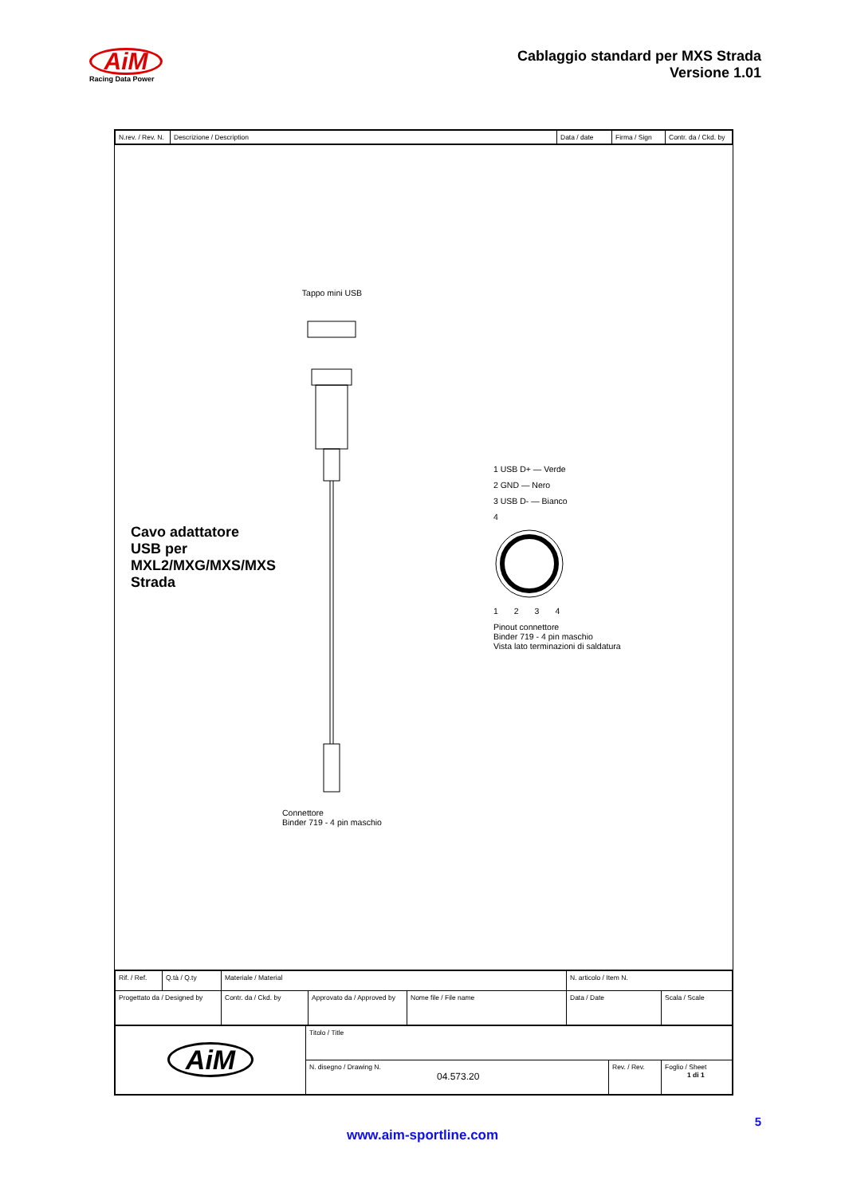AiM
Racing Data Power
Cablaggio standard per MXS Strada
Versione 1.01
| N.rev. / Rev. N. | Descrizione / Description | Data / date | Firma / Sign | Contr. da / Ckd. by |
Cavo adattatore USB per MXL2/MXG/MXS/MXS Strada
Tappo mini USB
Connettore
Binder 719 - 4 pin maschio
1 USB D+ — Verde
2 GND — Nero
3 USB D- — Bianco
4
1 2 3 4
Pinout connettore
Binder 719 - 4 pin maschio
Vista lato terminazioni di saldatura
| Rif. / Ref. | Q.tà / Q.ty | Materiale / Material | | | N. articolo / Item N. | |
| Progettato da / Designed by | | Contr. da / Ckd. by | Approvato da / Approved by | Nome file / File name | Data / Date | Scala / Scale |
| AiM | Titolo / Title | | |
| | N. disegno / Drawing N. 04.573.20 | Rev. / Rev. | Foglio / Sheet 1 di 1 |
5
www.aim-sportline.com